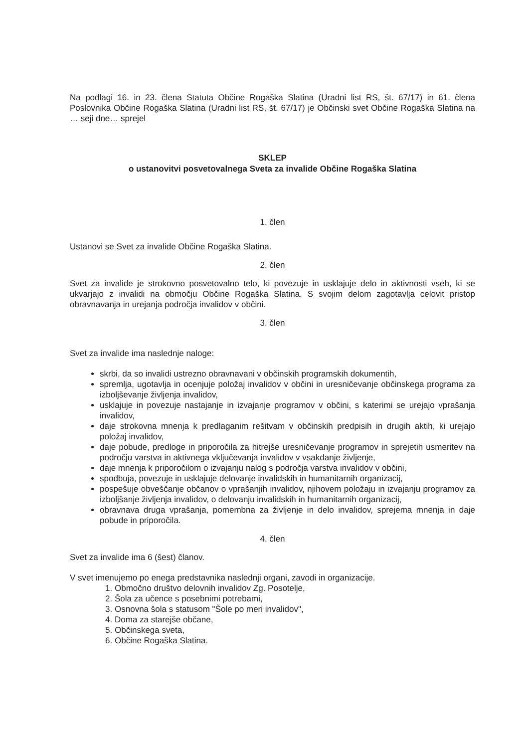Na podlagi 16. in 23. člena Statuta Občine Rogaška Slatina (Uradni list RS, št. 67/17) in 61. člena Poslovnika Občine Rogaška Slatina (Uradni list RS, št. 67/17) je Občinski svet Občine Rogaška Slatina na … seji dne… sprejel
SKLEP
o ustanovitvi posvetovalnega Sveta za invalide Občine Rogaška Slatina
1. člen
Ustanovi se Svet za invalide Občine Rogaška Slatina.
2. člen
Svet za invalide je strokovno posvetovalno telo, ki povezuje in usklajuje delo in aktivnosti vseh, ki se ukvarjajo z invalidi na območju Občine Rogaška Slatina. S svojim delom zagotavlja celovit pristop obravnavanja in urejanja področja invalidov v občini.
3. člen
Svet za invalide ima naslednje naloge:
skrbi, da so invalidi ustrezno obravnavani v občinskih programskih dokumentih,
spremlja, ugotavlja in ocenjuje položaj invalidov v občini in uresničevanje občinskega programa za izboljševanje življenja invalidov,
usklajuje in povezuje nastajanje in izvajanje programov v občini, s katerimi se urejajo vprašanja invalidov,
daje strokovna mnenja k predlaganim rešitvam v občinskih predpisih in drugih aktih, ki urejajo položaj invalidov,
daje pobude, predloge in priporočila za hitrejše uresničevanje programov in sprejetih usmeritev na področju varstva in aktivnega vključevanja invalidov v vsakdanje življenje,
daje mnenja k priporočilom o izvajanju nalog s področja varstva invalidov v občini,
spodbuja, povezuje in usklajuje delovanje invalidskih in humanitarnih organizacij,
pospešuje obveščanje občanov o vprašanjih invalidov, njihovem položaju in izvajanju programov za izboljšanje življenja invalidov, o delovanju invalidskih in humanitarnih organizacij,
obravnava druga vprašanja, pomembna za življenje in delo invalidov, sprejema mnenja in daje pobude in priporočila.
4. člen
Svet za invalide ima 6 (šest) članov.
V svet imenujemo po enega predstavnika naslednji organi, zavodi in organizacije.
1. Območno društvo delovnih invalidov Zg. Posotelje,
2. Šola za učence s posebnimi potrebami,
3. Osnovna šola s statusom "Šole po meri invalidov",
4. Doma za starejše občane,
5. Občinskega sveta,
6. Občine Rogaška Slatina.